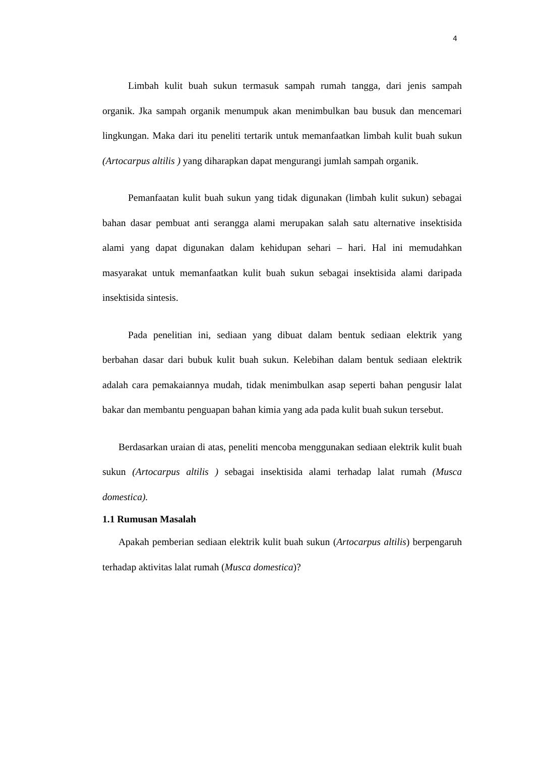4
Limbah kulit buah sukun termasuk sampah rumah tangga, dari jenis sampah organik. Jka sampah organik menumpuk akan menimbulkan bau busuk dan mencemari lingkungan. Maka dari itu peneliti tertarik untuk memanfaatkan limbah kulit buah sukun (Artocarpus altilis ) yang diharapkan dapat mengurangi jumlah sampah organik.
Pemanfaatan kulit buah sukun yang tidak digunakan (limbah kulit sukun) sebagai bahan dasar pembuat anti serangga alami merupakan salah satu alternative insektisida alami yang dapat digunakan dalam kehidupan sehari – hari. Hal ini memudahkan masyarakat untuk memanfaatkan kulit buah sukun sebagai insektisida alami daripada insektisida sintesis.
Pada penelitian ini, sediaan yang dibuat dalam bentuk sediaan elektrik yang berbahan dasar dari bubuk kulit buah sukun. Kelebihan dalam bentuk sediaan elektrik adalah cara pemakaiannya mudah, tidak menimbulkan asap seperti bahan pengusir lalat bakar dan membantu penguapan bahan kimia yang ada pada kulit buah sukun tersebut.
Berdasarkan uraian di atas, peneliti mencoba menggunakan sediaan elektrik kulit buah sukun (Artocarpus altilis ) sebagai insektisida alami terhadap lalat rumah (Musca domestica).
1.1 Rumusan Masalah
Apakah pemberian sediaan elektrik kulit buah sukun (Artocarpus altilis) berpengaruh terhadap aktivitas lalat rumah (Musca domestica)?